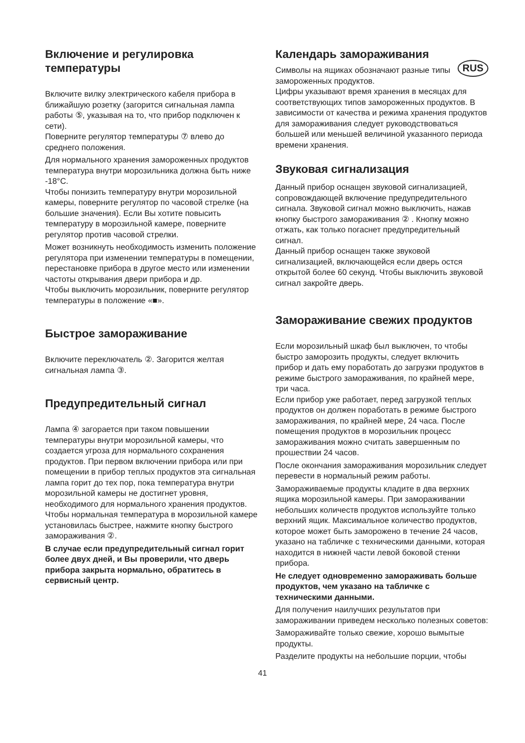Включение и регулировка температуры
Включите вилку электрического кабеля прибора в ближайшую розетку (загорится сигнальная лампа работы ⑤, указывая на то, что прибор подключен к сети).
Поверните регулятор температуры ⑦ влево до среднего положения.
Для нормального хранения замороженных продуктов температура внутри морозильника должна быть ниже -18°C.
Чтобы понизить температуру внутри морозильной камеры, поверните регулятор по часовой стрелке (на большие значения). Если Вы хотите повысить температуру в морозильной камере, поверните регулятор против часовой стрелки.
Может возникнуть необходимость изменить положение регулятора при изменении температуры в помещении, перестановке прибора в другое место или изменении частоты открывания двери прибора и др.
Чтобы выключить морозильник, поверните регулятор температуры в положение «■».
Быстрое замораживание
Включите переключатель ②. Загорится желтая сигнальная лампа ③.
Предупредительный сигнал
Лампа ④ загорается при таком повышении температуры внутри морозильной камеры, что создается угроза для нормального сохранения продуктов. При первом включении прибора или при помещении в прибор теплых продуктов эта сигнальная лампа горит до тех пор, пока температура внутри морозильной камеры не достигнет уровня, необходимого для нормального хранения продуктов.
Чтобы нормальная температура в морозильной камере установилась быстрее, нажмите кнопку быстрого замораживания ②.
В случае если предупредительный сигнал горит более двух дней, и Вы проверили, что дверь прибора закрыта нормально, обратитесь в сервисный центр.
Календарь замораживания
RUS
Символы на ящиках обозначают разные типы замороженных продуктов.
Цифры указывают время хранения в месяцах для соответствующих типов замороженных продуктов. В зависимости от качества и режима хранения продуктов для замораживания следует руководствоваться большей или меньшей величиной указанного периода времени хранения.
Звуковая сигнализация
Данный прибор оснащен звуковой сигнализацией, сопровождающей включение предупредительного сигнала. Звуковой сигнал можно выключить, нажав кнопку быстрого замораживания ② . Кнопку можно отжать, как только погаснет предупредительный сигнал.
Данный прибор оснащен также звуковой сигнализацией, включающейся если дверь остся открытой более 60 секунд. Чтобы выключить звуковой сигнал закройте дверь.
Замораживание свежих продуктов
Если морозильный шкаф был выключен, то чтобы быстро заморозить продукты, следует включить прибор и дать ему поработать до загрузки продуктов в режиме быстрого замораживания, по крайней мере, три часа.
Если прибор уже работает, перед загрузкой теплых продуктов он должен поработать в режиме быстрого замораживания, по крайней мере, 24 часа. После помещения продуктов в морозильник процесс замораживания можно считать завершенным по прошествии 24 часов.
После окончания замораживания морозильник следует перевести в нормальный режим работы.
Замораживаемые продукты кладите в два верхних ящика морозильной камеры. При замораживании небольших количеств продуктов используйте только верхний ящик. Максимальное количество продуктов, которое может быть заморожено в течение 24 часов, указано на табличке с техническими данными, которая находится в нижней части левой боковой стенки прибора.
Не следует одновременно замораживать больше продуктов, чем указано на табличке с техническими данными.
Для получени¤ наилучших результатов при замораживании приведем несколько полезных советов:
Замораживайте только свежие, хорошо вымытые продукты.
Разделите продукты на небольшие порции, чтобы
41